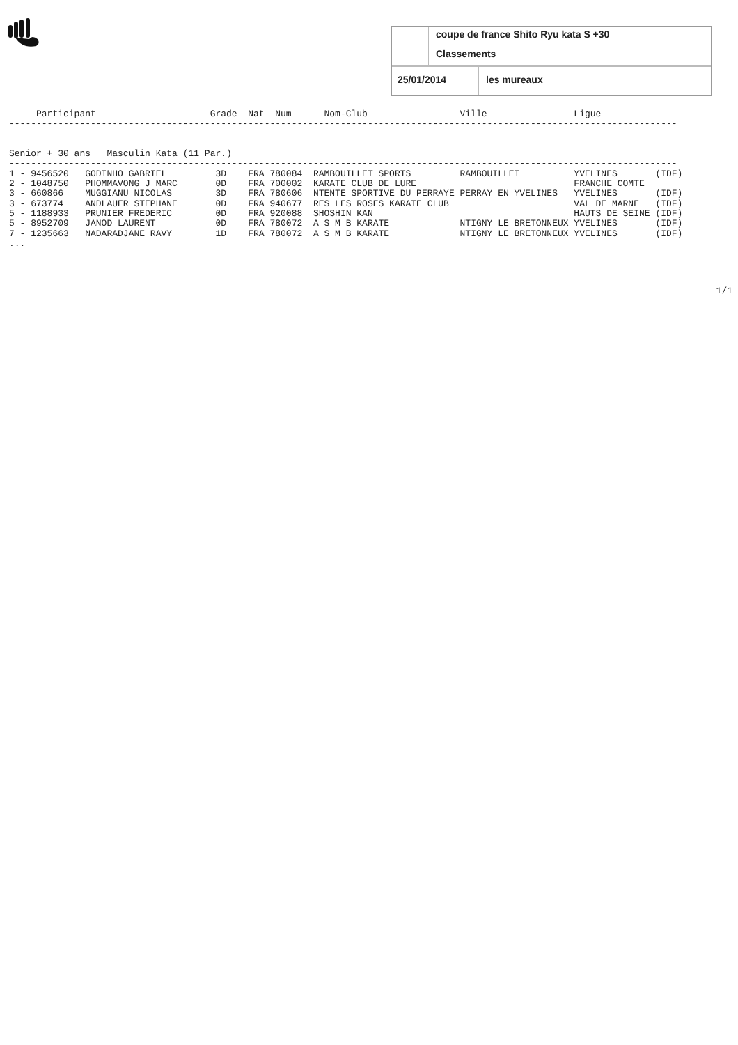coupe de france Shito Ryu kata S +30
Classements
25/01/2014 les mureaux
     Participant                     Grade  Nat  Num      Nom-Club                 Ville                Ligue
---------------------------------------------------------------------------------------------------------------------------


Senior + 30 ans   Masculin Kata (11 Par.)
---------------------------------------------------------------------------------------------------------------------------
| 1 - 9456520 | GODINHO GABRIEL | 3D | FRA 780084 | RAMBOUILLET SPORTS | RAMBOUILLET | YVELINES | (IDF) |
| 2 - 1048750 | PHOMMAVONG J MARC | 0D | FRA 700002 | KARATE CLUB DE LURE | | FRANCHE COMTE | |
| 3 - 660866 | MUGGIANU NICOLAS | 3D | FRA 780606 | NTENTE SPORTIVE DU PERRAYE | PERRAY EN YVELINES | YVELINES | (IDF) |
| 3 - 673774 | ANDLAUER STEPHANE | 0D | FRA 940677 | RES LES ROSES KARATE CLUB | | VAL DE MARNE | (IDF) |
| 5 - 1188933 | PRUNIER FREDERIC | 0D | FRA 920088 | SHOSHIN KAN | | HAUTS DE SEINE | (IDF) |
| 5 - 8952709 | JANOD LAURENT | 0D | FRA 780072 | A S M B KARATE | NTIGNY LE BRETONNEUX | YVELINES | (IDF) |
| 7 - 1235663 | NADARADJANE RAVY | 1D | FRA 780072 | A S M B KARATE | NTIGNY LE BRETONNEUX | YVELINES | (IDF) |
...
1/1